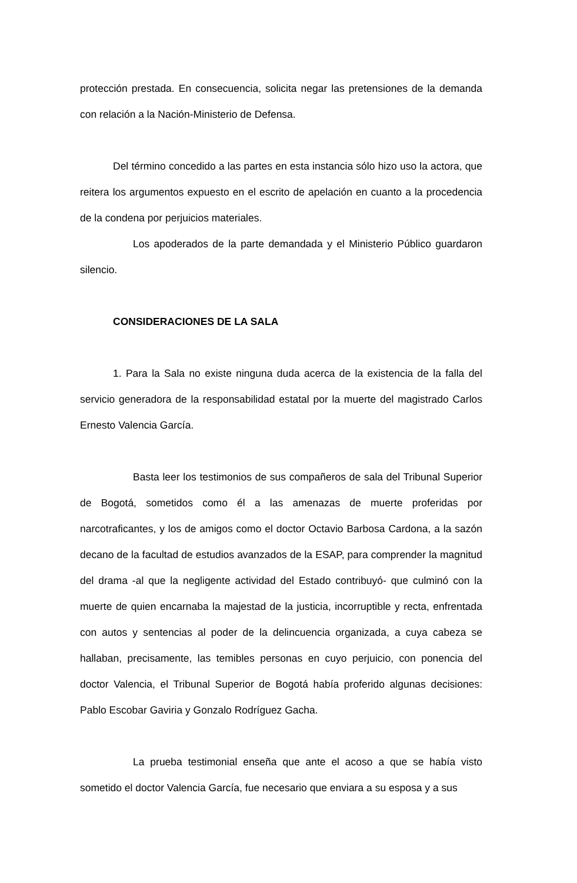protección prestada. En consecuencia, solicita negar las pretensiones de la demanda con relación a la Nación-Ministerio de Defensa.
Del término concedido a las partes en esta instancia sólo hizo uso la actora, que reitera los argumentos expuesto en el escrito de apelación en cuanto a la procedencia de la condena por perjuicios materiales.
Los apoderados de la parte demandada y el Ministerio Público guardaron silencio.
CONSIDERACIONES DE LA SALA
1. Para la Sala no existe ninguna duda acerca de la existencia de la falla del servicio generadora de la responsabilidad estatal por la muerte del magistrado Carlos Ernesto Valencia García.
Basta leer los testimonios de sus compañeros de sala del Tribunal Superior de Bogotá, sometidos como él a las amenazas de muerte proferidas por narcotraficantes, y los de amigos como el doctor Octavio Barbosa Cardona, a la sazón decano de la facultad de estudios avanzados de la ESAP, para comprender la magnitud del drama -al que la negligente actividad del Estado contribuyó- que culminó con la muerte de quien encarnaba la majestad de la justicia, incorruptible y recta, enfrentada con autos y sentencias al poder de la delincuencia organizada, a cuya cabeza se hallaban, precisamente, las temibles personas en cuyo perjuicio, con ponencia del doctor Valencia, el Tribunal Superior de Bogotá había proferido algunas decisiones: Pablo Escobar Gaviria y Gonzalo Rodríguez Gacha.
La prueba testimonial enseña que ante el acoso a que se había visto sometido el doctor Valencia García, fue necesario que enviara a su esposa y a sus